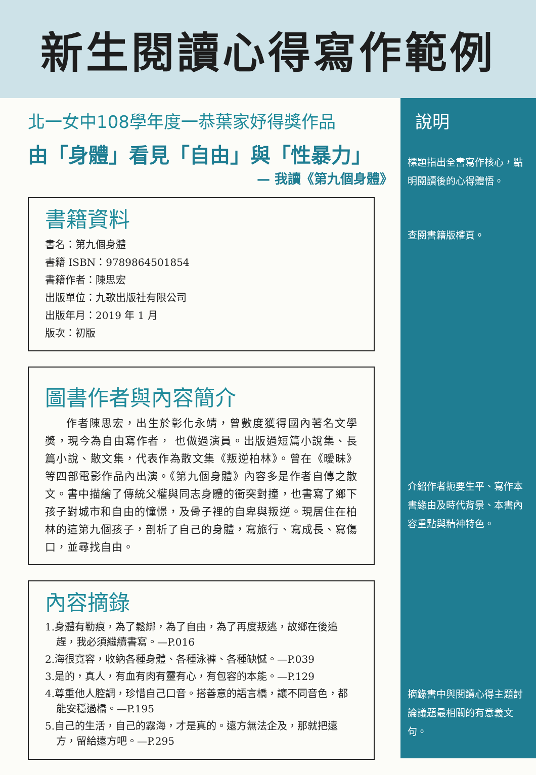新生閱讀心得寫作範例
北一女中108學年度一恭葉家妤得獎作品
由「身體」看見「自由」與「性暴力」
— 我讀《第九個身體》
書籍資料
書名：第九個身體
書籍 ISBN：9789864501854
書籍作者：陳思宏
出版單位：九歌出版社有限公司
出版年月：2019 年 1 月
版次：初版
圖書作者與內容簡介
作者陳思宏，出生於彰化永靖，曾數度獲得國內著名文學獎，現今為自由寫作者， 也做過演員。出版過短篇小說集、長篇小說、散文集，代表作為散文集《叛逆柏林》。曾在《曖昧》等四部電影作品內出演。《第九個身體》內容多是作者自傳之散文。書中描繪了傳統父權與同志身體的衝突對撞，也書寫了鄉下孩子對城市和自由的憧憬，及骨子裡的自卑與叛逆。現居住在柏林的這第九個孩子，剖析了自己的身體，寫旅行、寫成長、寫傷口，並尋找自由。
內容摘錄
1.身體有勒痕，為了鬆綁，為了自由，為了再度叛逃，故鄉在後追趕，我必須繼續書寫。—P.016
2.海很寬容，收納各種身體、各種泳褲、各種缺憾。—P.039
3.是的，真人，有血有肉有靈有心，有包容的本能。—P.129
4.尊重他人腔調，珍惜自己口音。搭善意的語言橋，讓不同音色，都能安穩過橋。—P.195
5.自己的生活，自己的霧海，才是真的。遠方無法企及，那就把遠方，留給遠方吧。—P.295
說明
標題指出全書寫作核心，點明閱讀後的心得體悟。
查閱書籍版權頁。
介紹作者扼要生平、寫作本書緣由及時代背景、本書內容重點與精神特色。
摘錄書中與閱讀心得主題討論議題最相關的有意義文句。